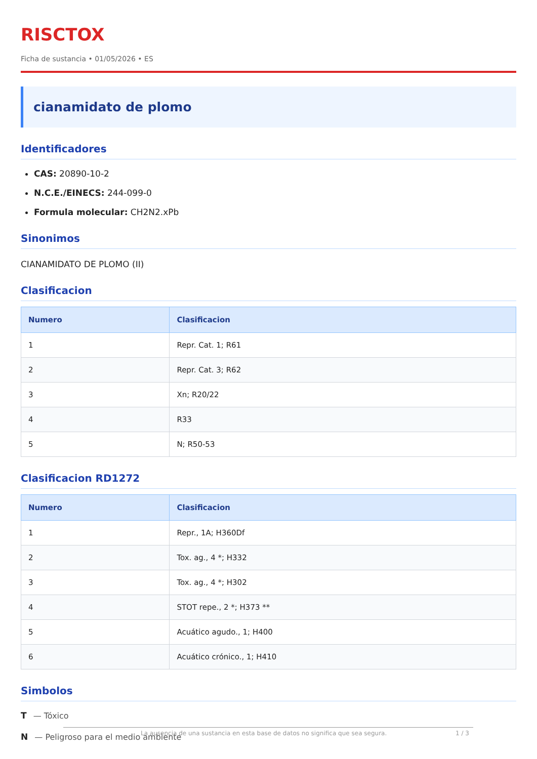RISCTOX
Ficha de sustancia • 01/05/2026 • ES
cianamidato de plomo
Identificadores
CAS: 20890-10-2
N.C.E./EINECS: 244-099-0
Formula molecular: CH2N2.xPb
Sinonimos
CIANAMIDATO DE PLOMO (II)
Clasificacion
| Numero | Clasificacion |
| --- | --- |
| 1 | Repr. Cat. 1; R61 |
| 2 | Repr. Cat. 3; R62 |
| 3 | Xn; R20/22 |
| 4 | R33 |
| 5 | N; R50-53 |
Clasificacion RD1272
| Numero | Clasificacion |
| --- | --- |
| 1 | Repr., 1A; H360Df |
| 2 | Tox. ag., 4 *; H332 |
| 3 | Tox. ag., 4 *; H302 |
| 4 | STOT repe., 2 *; H373 ** |
| 5 | Acuático agudo., 1; H400 |
| 6 | Acuático crónico., 1; H410 |
Simbolos
T — Tóxico
N — Peligroso para el medio ambiente
La ausencia de una sustancia en esta base de datos no significa que sea segura. 1 / 3